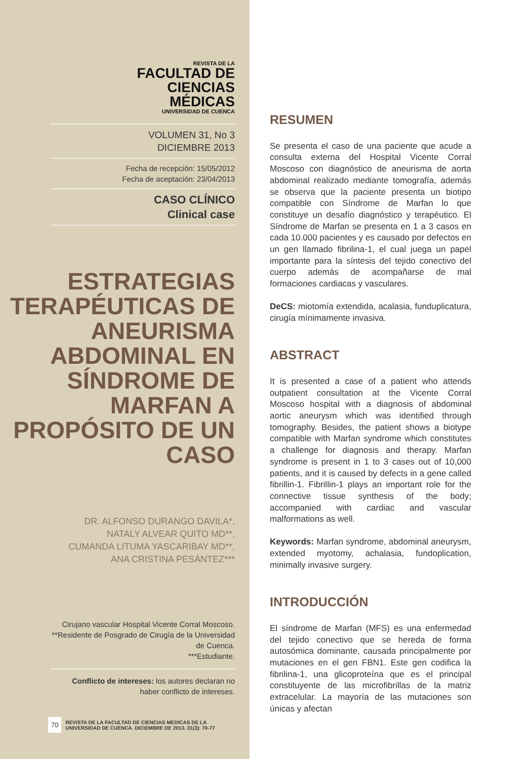REVISTA DE LA
FACULTAD DE
CIENCIAS
MÉDICAS
UNIVERSIDAD DE CUENCA
VOLUMEN 31, No 3
DICIEMBRE 2013
Fecha de recepción: 15/05/2012
Fecha de aceptación: 23/04/2013
CASO CLÍNICO
Clinical case
ESTRATEGIAS TERAPÉUTICAS DE ANEURISMA ABDOMINAL EN SÍNDROME DE MARFAN A PROPÓSITO DE UN CASO
DR. ALFONSO DURANGO DAVILA*,
NATALY ALVEAR QUITO MD**,
CUMANDA LITUMA YASCARIBAY MD**,
ANA CRISTINA PESÁNTEZ***
Cirujano vascular Hospital Vicente Corral Moscoso.
**Residente de Posgrado de Cirugía de la Universidad de Cuenca.
***Estudiante.
Conflicto de intereses: los autores declaran no haber conflicto de intereses.
70 REVISTA DE LA FACULTAD DE CIENCIAS MÉDICAS DE LA
UNIVERSIDAD DE CUENCA. DICIEMBRE DE 2013. 31(3): 70-77
RESUMEN
Se presenta el caso de una paciente que acude a consulta externa del Hospital Vicente Corral Moscoso con diagnóstico de aneurisma de aorta abdominal realizado mediante tomografía, además se observa que la paciente presenta un biotipo compatible con Síndrome de Marfan lo que constituye un desafío diagnóstico y terapéutico. El Síndrome de Marfan se presenta en 1 a 3 casos en cada 10.000 pacientes y es causado por defectos en un gen llamado fibrilina-1, el cual juega un papel importante para la síntesis del tejido conectivo del cuerpo además de acompañarse de mal formaciones cardiacas y vasculares.
DeCS: miotomía extendida, acalasia, funduplicatura, cirugía mínimamente invasiva.
ABSTRACT
It is presented a case of a patient who attends outpatient consultation at the Vicente Corral Moscoso hospital with a diagnosis of abdominal aortic aneurysm which was identified through tomography. Besides, the patient shows a biotype compatible with Marfan syndrome which constitutes a challenge for diagnosis and therapy. Marfan syndrome is present in 1 to 3 cases out of 10,000 patients, and it is caused by defects in a gene called fibrillin-1. Fibrillin-1 plays an important role for the connective tissue synthesis of the body; accompanied with cardiac and vascular malformations as well.
Keywords: Marfan syndrome, abdominal aneurysm, extended myotomy, achalasia, fundoplication, minimally invasive surgery.
INTRODUCCIÓN
El síndrome de Marfan (MFS) es una enfermedad del tejido conectivo que se hereda de forma autosómica dominante, causada principalmente por mutaciones en el gen FBN1. Este gen codifica la fibrilina-1, una glicoproteína que es el principal constituyente de las microfibrillas de la matriz extracelular. La mayoría de las mutaciones son únicas y afectan